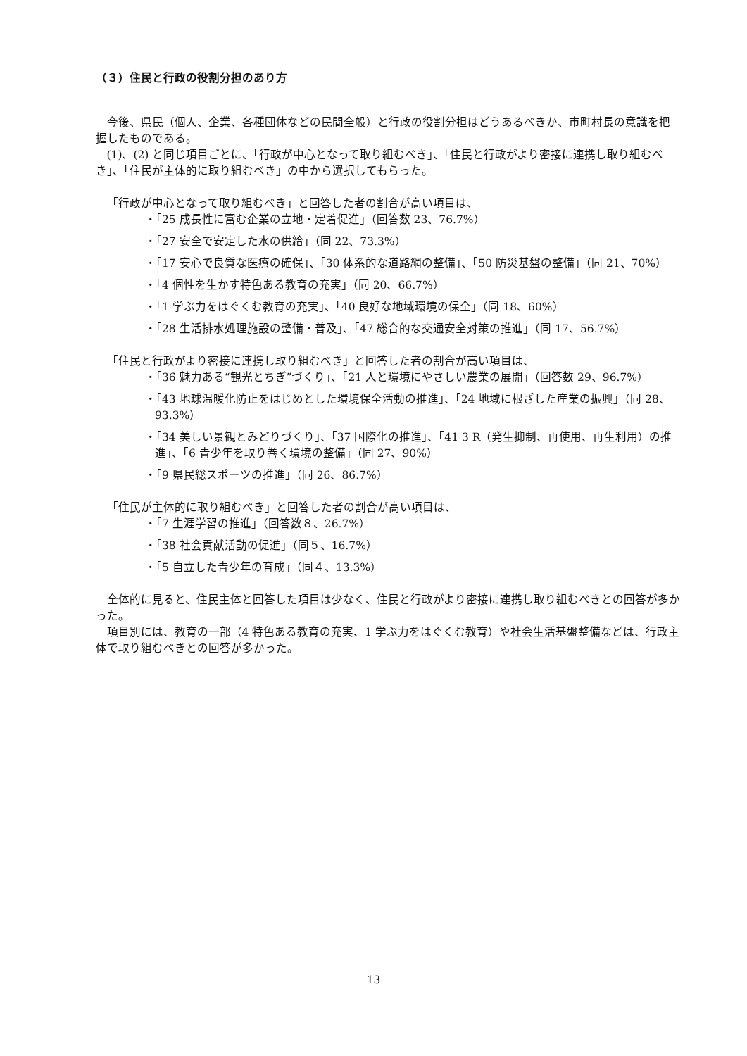（３）住民と行政の役割分担のあり方
今後、県民（個人、企業、各種団体などの民間全般）と行政の役割分担はどうあるべきか、市町村長の意識を把握したものである。
(1)、(2) と同じ項目ごとに、「行政が中心となって取り組むべき」、「住民と行政がより密接に連携し取り組むべき」、「住民が主体的に取り組むべき」の中から選択してもらった。
「行政が中心となって取り組むべき」と回答した者の割合が高い項目は、
・「25 成長性に富む企業の立地・定着促進」（回答数 23、76.7%）
・「27 安全で安定した水の供給」（同 22、73.3%）
・「17 安心で良質な医療の確保」、「30 体系的な道路網の整備」、「50 防災基盤の整備」（同 21、70%）
・「4 個性を生かす特色ある教育の充実」（同 20、66.7%）
・「1 学ぶ力をはぐくむ教育の充実」、「40 良好な地域環境の保全」（同 18、60%）
・「28 生活排水処理施設の整備・普及」、「47 総合的な交通安全対策の推進」（同 17、56.7%）
「住民と行政がより密接に連携し取り組むべき」と回答した者の割合が高い項目は、
・「36 魅力ある“観光とちぎ”づくり」、「21 人と環境にやさしい農業の展開」（回答数 29、96.7%）
・「43 地球温暖化防止をはじめとした環境保全活動の推進」、「24 地域に根ざした産業の振興」（同 28、93.3%）
・「34 美しい景観とみどりづくり」、「37 国際化の推進」、「41 3 R（発生抑制、再使用、再生利用）の推進」、「6 青少年を取り巻く環境の整備」（同 27、90%）
・「9 県民総スポーツの推進」（同 26、86.7%）
「住民が主体的に取り組むべき」と回答した者の割合が高い項目は、
・「7 生涯学習の推進」（回答数８、26.7%）
・「38 社会貢献活動の促進」（同５、16.7%）
・「5 自立した青少年の育成」（同４、13.3%）
全体的に見ると、住民主体と回答した項目は少なく、住民と行政がより密接に連携し取り組むべきとの回答が多かった。
項目別には、教育の一部（4 特色ある教育の充実、1 学ぶ力をはぐくむ教育）や社会生活基盤整備などは、行政主体で取り組むべきとの回答が多かった。
13